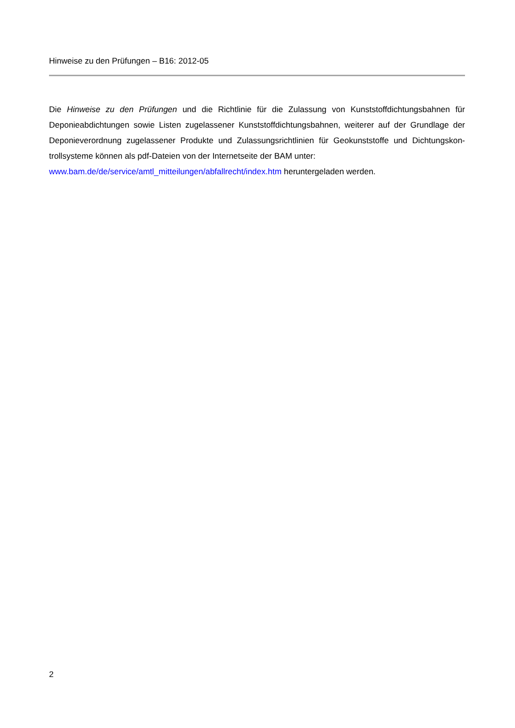Hinweise zu den Prüfungen – B16: 2012-05
Die Hinweise zu den Prüfungen und die Richtlinie für die Zulassung von Kunststoffdichtungsbahnen für Deponieabdichtungen sowie Listen zugelassener Kunststoffdichtungsbahnen, weiterer auf der Grundlage der Deponieverordnung zugelassener Produkte und Zulassungsrichtlinien für Geokunststoffe und Dichtungskon-trollsysteme können als pdf-Dateien von der Internetseite der BAM unter:
www.bam.de/de/service/amtl_mitteilungen/abfallrecht/index.htm heruntergeladen werden.
2